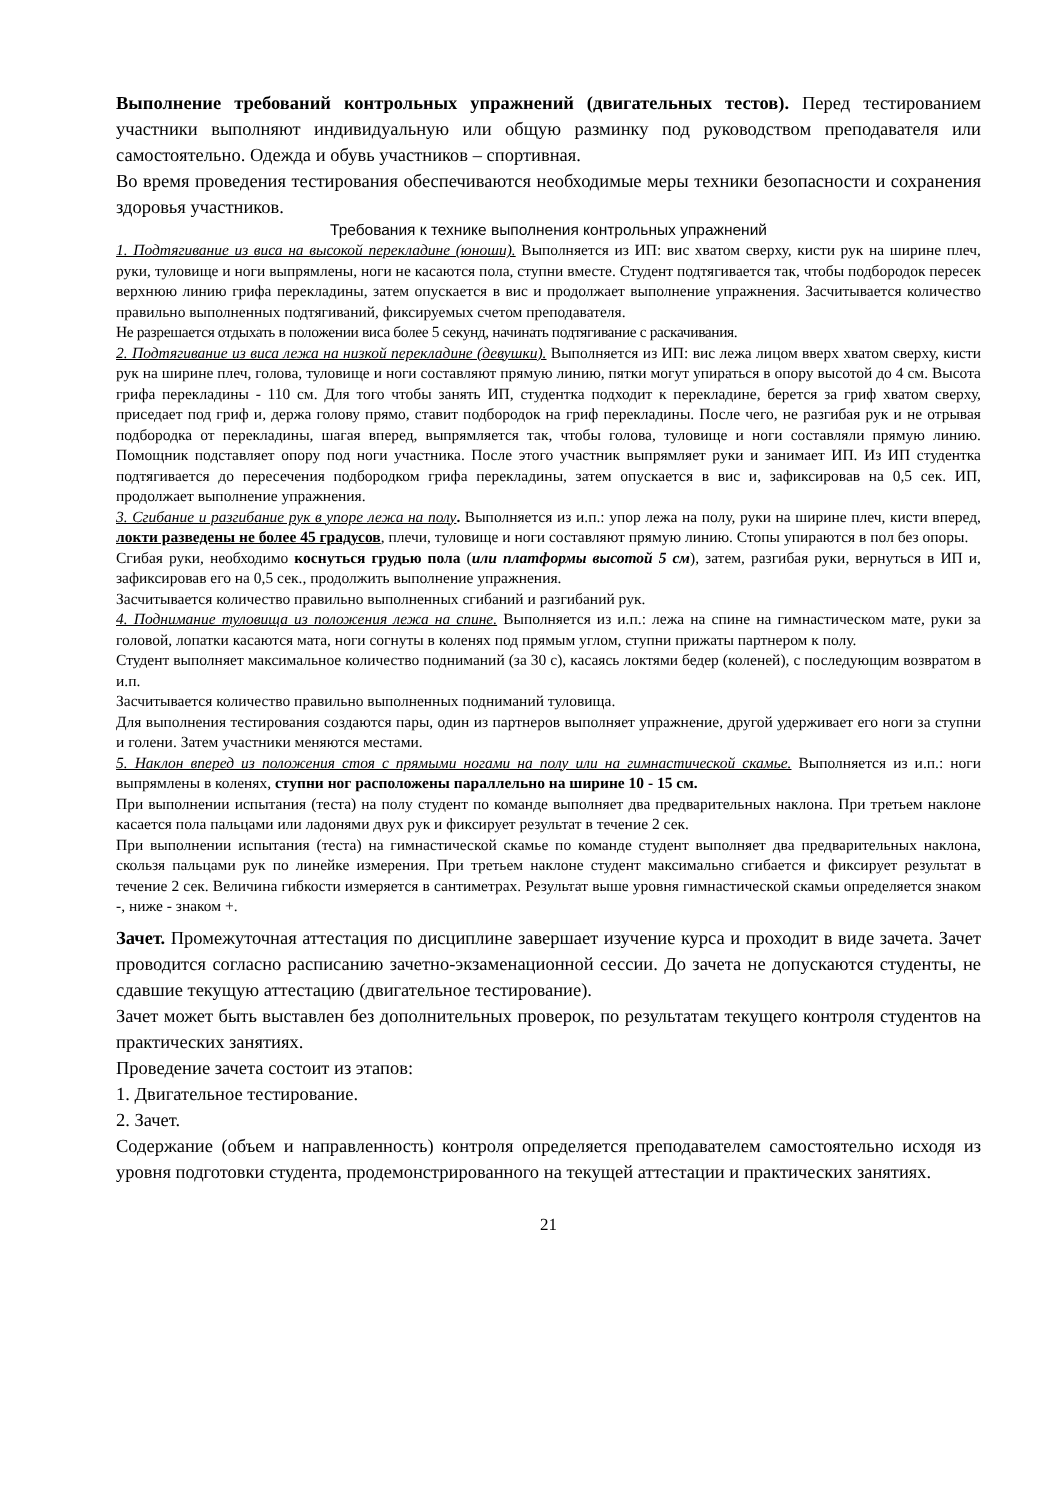Выполнение требований контрольных упражнений (двигательных тестов). Перед тестированием участники выполняют индивидуальную или общую разминку под руководством преподавателя или самостоятельно. Одежда и обувь участников – спортивная.
Во время проведения тестирования обеспечиваются необходимые меры техники безопасности и сохранения здоровья участников.
Требования к технике выполнения контрольных упражнений
1. Подтягивание из виса на высокой перекладине (юноши). Выполняется из ИП: вис хватом сверху, кисти рук на ширине плеч, руки, туловище и ноги выпрямлены, ноги не касаются пола, ступни вместе. Студент подтягивается так, чтобы подбородок пересек верхнюю линию грифа перекладины, затем опускается в вис и продолжает выполнение упражнения. Засчитывается количество правильно выполненных подтягиваний, фиксируемых счетом преподавателя.
Не разрешается отдыхать в положении виса более 5 секунд, начинать подтягивание с раскачивания.
2. Подтягивание из виса лежа на низкой перекладине (девушки). Выполняется из ИП: вис лежа лицом вверх хватом сверху, кисти рук на ширине плеч, голова, туловище и ноги составляют прямую линию, пятки могут упираться в опору высотой до 4 см. Высота грифа перекладины - 110 см. Для того чтобы занять ИП, студентка подходит к перекладине, берется за гриф хватом сверху, приседает под гриф и, держа голову прямо, ставит подбородок на гриф перекладины. После чего, не разгибая рук и не отрывая подбородка от перекладины, шагая вперед, выпрямляется так, чтобы голова, туловище и ноги составляли прямую линию. Помощник подставляет опору под ноги участника. После этого участник выпрямляет руки и занимает ИП. Из ИП студентка подтягивается до пересечения подбородком грифа перекладины, затем опускается в вис и, зафиксировав на 0,5 сек. ИП, продолжает выполнение упражнения.
3. Сгибание и разгибание рук в упоре лежа на полу. Выполняется из и.п.: упор лежа на полу, руки на ширине плеч, кисти вперед, локти разведены не более 45 градусов, плечи, туловище и ноги составляют прямую линию. Стопы упираются в пол без опоры.
Сгибая руки, необходимо коснуться грудью пола (или платформы высотой 5 см), затем, разгибая руки, вернуться в ИП и, зафиксировав его на 0,5 сек., продолжить выполнение упражнения.
Засчитывается количество правильно выполненных сгибаний и разгибаний рук.
4. Поднимание туловища из положения лежа на спине. Выполняется из и.п.: лежа на спине на гимнастическом мате, руки за головой, лопатки касаются мата, ноги согнуты в коленях под прямым углом, ступни прижаты партнером к полу.
Студент выполняет максимальное количество подниманий (за 30 с), касаясь локтями бедер (коленей), с последующим возвратом в и.п.
Засчитывается количество правильно выполненных подниманий туловища.
Для выполнения тестирования создаются пары, один из партнеров выполняет упражнение, другой удерживает его ноги за ступни и голени. Затем участники меняются местами.
5. Наклон вперед из положения стоя с прямыми ногами на полу или на гимнастической скамье. Выполняется из и.п.: ноги выпрямлены в коленях, ступни ног расположены параллельно на ширине 10 - 15 см.
При выполнении испытания (теста) на полу студент по команде выполняет два предварительных наклона. При третьем наклоне касается пола пальцами или ладонями двух рук и фиксирует результат в течение 2 сек.
При выполнении испытания (теста) на гимнастической скамье по команде студент выполняет два предварительных наклона, скользя пальцами рук по линейке измерения. При третьем наклоне студент максимально сгибается и фиксирует результат в течение 2 сек. Величина гибкости измеряется в сантиметрах. Результат выше уровня гимнастической скамьи определяется знаком -, ниже - знаком +.
Зачет. Промежуточная аттестация по дисциплине завершает изучение курса и проходит в виде зачета. Зачет проводится согласно расписанию зачетно-экзаменационной сессии. До зачета не допускаются студенты, не сдавшие текущую аттестацию (двигательное тестирование).
Зачет может быть выставлен без дополнительных проверок, по результатам текущего контроля студентов на практических занятиях.
Проведение зачета состоит из этапов:
1. Двигательное тестирование.
2. Зачет.
Содержание (объем и направленность) контроля определяется преподавателем самостоятельно исходя из уровня подготовки студента, продемонстрированного на текущей аттестации и практических занятиях.
21